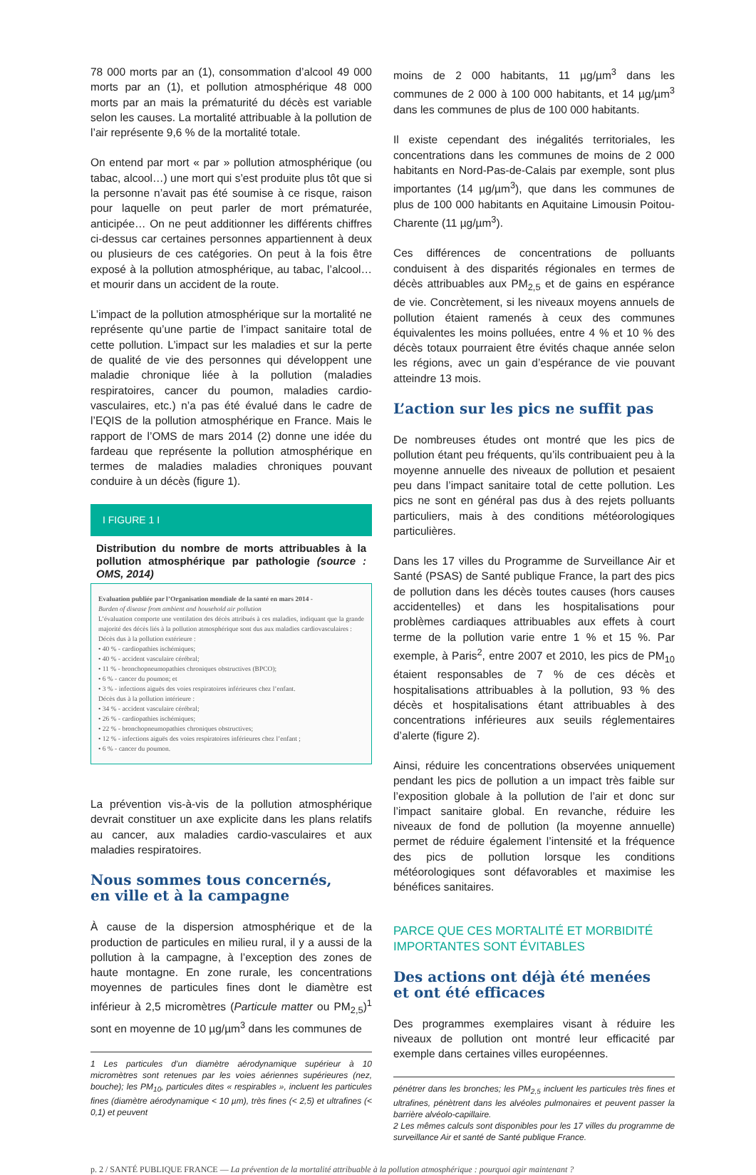78 000 morts par an (1), consommation d’alcool 49 000 morts par an (1), et pollution atmosphérique 48 000 morts par an mais la prématurité du décès est variable selon les causes. La mortalité attribuable à la pollution de l’air représente 9,6 % de la mortalité totale.
On entend par mort « par » pollution atmosphérique (ou tabac, alcool…) une mort qui s’est produite plus tôt que si la personne n’avait pas été soumise à ce risque, raison pour laquelle on peut parler de mort prématurée, anticipée… On ne peut additionner les différents chiffres ci-dessus car certaines personnes appartiennent à deux ou plusieurs de ces catégories. On peut à la fois être exposé à la pollution atmosphérique, au tabac, l’alcool… et mourir dans un accident de la route.
L’impact de la pollution atmosphérique sur la mortalité ne représente qu’une partie de l’impact sanitaire total de cette pollution. L’impact sur les maladies et sur la perte de qualité de vie des personnes qui développent une maladie chronique liée à la pollution (maladies respiratoires, cancer du poumon, maladies cardio-vasculaires, etc.) n’a pas été évalué dans le cadre de l’EQIS de la pollution atmosphérique en France. Mais le rapport de l’OMS de mars 2014 (2) donne une idée du fardeau que représente la pollution atmosphérique en termes de maladies maladies chroniques pouvant conduire à un décès (figure 1).
I FIGURE 1 I
Distribution du nombre de morts attribuables à la pollution atmosphérique par pathologie (source : OMS, 2014)
Evaluation publiée par l’Organisation mondiale de la santé en mars 2014 -
Burden of disease from ambient and household air pollution
L’évaluation comporte une ventilation des décès attribués à ces maladies, indiquant que la grande majorité des décès liés à la pollution atmosphérique sont dus aux maladies cardiovasculaires :
Décès dus à la pollution extérieure :
• 40 % - cardiopathies ischémiques;
• 40 % - accident vasculaire cérébral;
• 11 % - bronchopneumopathies chroniques obstructives (BPCO);
• 6 % - cancer du poumon; et
• 3 % - infections aiguës des voies respiratoires inférieures chez l’enfant.
Décès dus à la pollution intérieure :
• 34 % - accident vasculaire cérébral;
• 26 % - cardiopathies ischémiques;
• 22 % - bronchopneumopathies chroniques obstructives;
• 12 % - infections aiguës des voies respiratoires inférieures chez l’enfant ;
• 6 % - cancer du poumon.
La prévention vis-à-vis de la pollution atmosphérique devrait constituer un axe explicite dans les plans relatifs au cancer, aux maladies cardio-vasculaires et aux maladies respiratoires.
Nous sommes tous concernés,
en ville et à la campagne
À cause de la dispersion atmosphérique et de la production de particules en milieu rural, il y a aussi de la pollution à la campagne, à l’exception des zones de haute montagne. En zone rurale, les concentrations moyennes de particules fines dont le diamètre est inférieur à 2,5 micromètres (Particule matter ou PM<sub>2,5</sub>)<sup>1</sup> sont en moyenne de 10 µg/µm<sup>3</sup> dans les communes de
1 Les particules d’un diamètre aérodynamique supérieur à 10 micromètres sont retenues par les voies aériennes supérieures (nez, bouche); les PM<sub>10</sub>, particules dites « respirables », incluent les particules fines (diamètre aérodynamique < 10 µm), très fines (< 2,5) et ultrafines (< 0,1) et peuvent
moins de 2 000 habitants, 11 µg/µm<sup>3</sup> dans les communes de 2 000 à 100 000 habitants, et 14 µg/µm<sup>3</sup> dans les communes de plus de 100 000 habitants.
Il existe cependant des inégalités territoriales, les concentrations dans les communes de moins de 2 000 habitants en Nord-Pas-de-Calais par exemple, sont plus importantes (14 µg/µm<sup>3</sup>), que dans les communes de plus de 100 000 habitants en Aquitaine Limousin Poitou-Charente (11 µg/µm<sup>3</sup>).
Ces différences de concentrations de polluants conduisent à des disparités régionales en termes de décès attribuables aux PM<sub>2,5</sub> et de gains en espérance de vie. Concrètement, si les niveaux moyens annuels de pollution étaient ramenés à ceux des communes équivalentes les moins polluées, entre 4 % et 10 % des décès totaux pourraient être évités chaque année selon les régions, avec un gain d’espérance de vie pouvant atteindre 13 mois.
L’action sur les pics ne suffit pas
De nombreuses études ont montré que les pics de pollution étant peu fréquents, qu’ils contribuaient peu à la moyenne annuelle des niveaux de pollution et pesaient peu dans l’impact sanitaire total de cette pollution. Les pics ne sont en général pas dus à des rejets polluants particuliers, mais à des conditions météorologiques particulières.
Dans les 17 villes du Programme de Surveillance Air et Santé (PSAS) de Santé publique France, la part des pics de pollution dans les décès toutes causes (hors causes accidentelles) et dans les hospitalisations pour problèmes cardiaques attribuables aux effets à court terme de la pollution varie entre 1 % et 15 %. Par exemple, à Paris<sup>2</sup>, entre 2007 et 2010, les pics de PM<sub>10</sub> étaient responsables de 7 % de ces décès et hospitalisations attribuables à la pollution, 93 % des décès et hospitalisations étant attribuables à des concentrations inférieures aux seuils réglementaires d’alerte (figure 2).
Ainsi, réduire les concentrations observées uniquement pendant les pics de pollution a un impact très faible sur l’exposition globale à la pollution de l’air et donc sur l’impact sanitaire global. En revanche, réduire les niveaux de fond de pollution (la moyenne annuelle) permet de réduire également l’intensité et la fréquence des pics de pollution lorsque les conditions météorologiques sont défavorables et maximise les bénéfices sanitaires.
PARCE QUE CES MORTALITÉ ET MORBIDITÉ
IMPORTANTES SONT ÉVITABLES
Des actions ont déjà été menées
et ont été efficaces
Des programmes exemplaires visant à réduire les niveaux de pollution ont montré leur efficacité par exemple dans certaines villes européennes.
pénétrer dans les bronches; les PM<sub>2,5</sub> incluent les particules très fines et ultrafines, pénètrent dans les alvéoles pulmonaires et peuvent passer la barrière alvéolo-capillaire.
2 Les mêmes calculs sont disponibles pour les 17 villes du programme de surveillance Air et santé de Santé publique France.
p. 2 / SANTÉ PUBLIQUE FRANCE — La prévention de la mortalité attribuable à la pollution atmosphérique : pourquoi agir maintenant ?